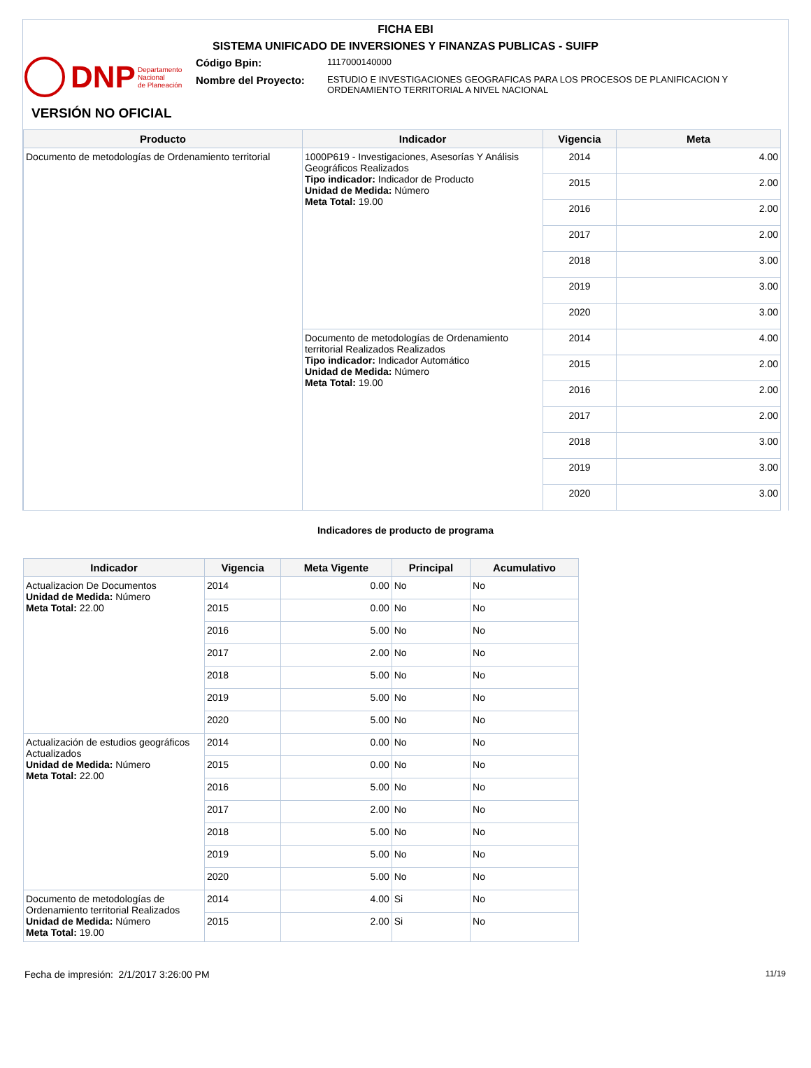FICHA EBI
SISTEMA UNIFICADO DE INVERSIONES Y FINANZAS PUBLICAS - SUIFP
DNP Departamento
Nacional
de Planeación
Código Bpin:
1117000140000
Nombre del Proyecto:
ESTUDIO E INVESTIGACIONES GEOGRAFICAS PARA LOS PROCESOS DE PLANIFICACION Y ORDENAMIENTO TERRITORIAL A NIVEL NACIONAL
VERSIÓN NO OFICIAL
| Producto | Indicador | Vigencia | Meta |
| --- | --- | --- | --- |
| Documento de metodologías de Ordenamiento territorial | 1000P619 - Investigaciones, Asesorías Y Análisis Geográficos Realizados Tipo indicador: Indicador de Producto Unidad de Medida: Número Meta Total: 19.00 | 2014 | 4.00 |
| | | 2015 | 2.00 |
| | | 2016 | 2.00 |
| | | 2017 | 2.00 |
| | | 2018 | 3.00 |
| | | 2019 | 3.00 |
| | | 2020 | 3.00 |
| | Documento de metodologías de Ordenamiento territorial Realizados Realizados Tipo indicador: Indicador Automático Unidad de Medida: Número Meta Total: 19.00 | 2014 | 4.00 |
| | | 2015 | 2.00 |
| | | 2016 | 2.00 |
| | | 2017 | 2.00 |
| | | 2018 | 3.00 |
| | | 2019 | 3.00 |
| | | 2020 | 3.00 |
Indicadores de producto de programa
| Indicador | Vigencia | Meta Vigente | Principal | Acumulativo |
| --- | --- | --- | --- | --- |
| Actualizacion De Documentos Unidad de Medida: Número Meta Total: 22.00 | 2014 | 0.00 | No | No |
| | 2015 | 0.00 | No | No |
| | 2016 | 5.00 | No | No |
| | 2017 | 2.00 | No | No |
| | 2018 | 5.00 | No | No |
| | 2019 | 5.00 | No | No |
| | 2020 | 5.00 | No | No |
| Actualización de estudios geográficos Actualizados Unidad de Medida: Número Meta Total: 22.00 | 2014 | 0.00 | No | No |
| | 2015 | 0.00 | No | No |
| | 2016 | 5.00 | No | No |
| | 2017 | 2.00 | No | No |
| | 2018 | 5.00 | No | No |
| | 2019 | 5.00 | No | No |
| | 2020 | 5.00 | No | No |
| Documento de metodologías de Ordenamiento territorial Realizados Unidad de Medida: Número Meta Total: 19.00 | 2014 | 4.00 | Si | No |
| | 2015 | 2.00 | Si | No |
Fecha de impresión: 2/1/2017 3:26:00 PM 11/19